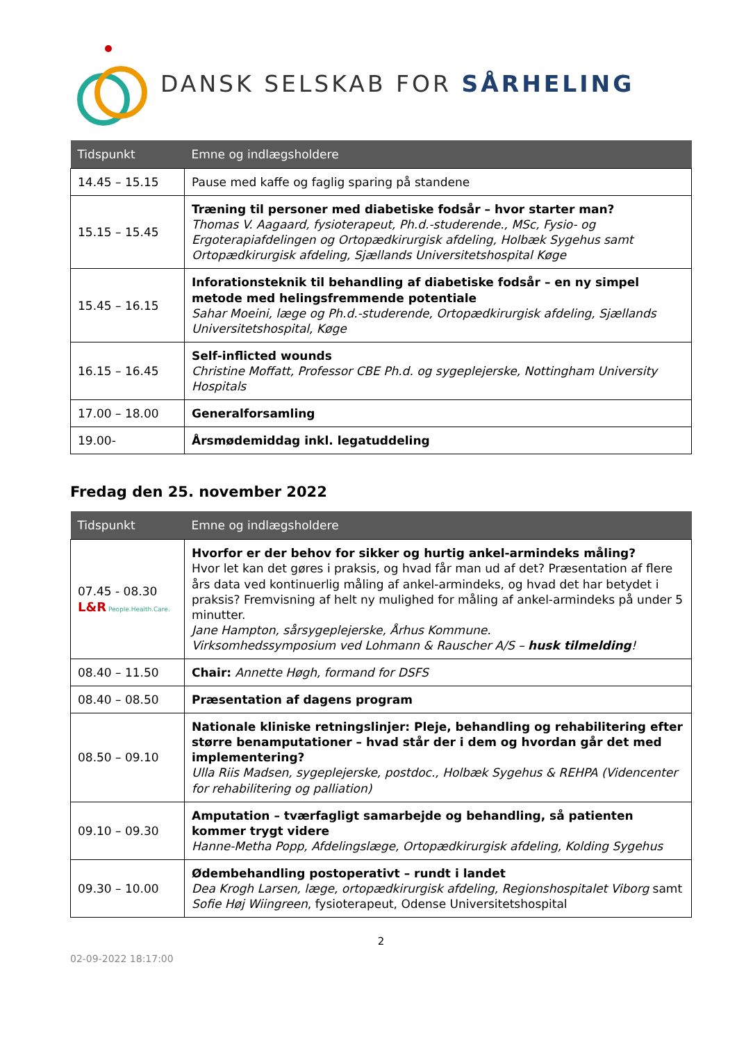DANSK SELSKAB FOR SÅRHELING
| Tidspunkt | Emne og indlægsholdere |
| --- | --- |
| 14.45 – 15.15 | Pause med kaffe og faglig sparing på standene |
| 15.15 – 15.45 | Træning til personer med diabetiske fodsår – hvor starter man? Thomas V. Aagaard, fysioterapeut, Ph.d.-studerende., MSc, Fysio- og Ergoterapiafdelingen og Ortopædkirurgisk afdeling, Holbæk Sygehus samt Ortopædkirurgisk afdeling, Sjællands Universitetshospital Køge |
| 15.45 – 16.15 | Inforationsteknik til behandling af diabetiske fodsår – en ny simpel metode med helingsfremmende potentiale Sahar Moeini, læge og Ph.d.-studerende, Ortopædkirurgisk afdeling, Sjællands Universitetshospital, Køge |
| 16.15 – 16.45 | Self-inflicted wounds Christine Moffatt, Professor CBE Ph.d. og sygeplejerske, Nottingham University Hospitals |
| 17.00 – 18.00 | Generalforsamling |
| 19.00- | Årsmødemiddag inkl. legatuddeling |
Fredag den 25. november 2022
| Tidspunkt | Emne og indlægsholdere |
| --- | --- |
| 07.45 - 08.30 L&R People.Health.Care. | Hvorfor er der behov for sikker og hurtig ankel-armindeks måling? Hvor let kan det gøres i praksis, og hvad får man ud af det? Præsentation af flere års data ved kontinuerlig måling af ankel-armindeks, og hvad det har betydet i praksis? Fremvisning af helt ny mulighed for måling af ankel-armindeks på under 5 minutter. Jane Hampton, sårsygeplejerske, Århus Kommune. Virksomhedssymposium ved Lohmann & Rauscher A/S – husk tilmelding ! |
| 08.40 – 11.50 | Chair: Annette Høgh, formand for DSFS |
| 08.40 – 08.50 | Præsentation af dagens program |
| 08.50 – 09.10 | Nationale kliniske retningslinjer: Pleje, behandling og rehabilitering efter større benamputationer – hvad står der i dem og hvordan går det med implementering? Ulla Riis Madsen, sygeplejerske, postdoc., Holbæk Sygehus & REHPA (Videncenter for rehabilitering og palliation) |
| 09.10 – 09.30 | Amputation – tværfagligt samarbejde og behandling, så patienten kommer trygt videre Hanne-Metha Popp, Afdelingslæge, Ortopædkirurgisk afdeling, Kolding Sygehus |
| 09.30 – 10.00 | Ødembehandling postoperativt – rundt i landet Dea Krogh Larsen, læge, ortopædkirurgisk afdeling, Regionshospitalet Viborg samt Sofie Høj Wiingreen , fysioterapeut, Odense Universitetshospital |
2
02-09-2022 18:17:00